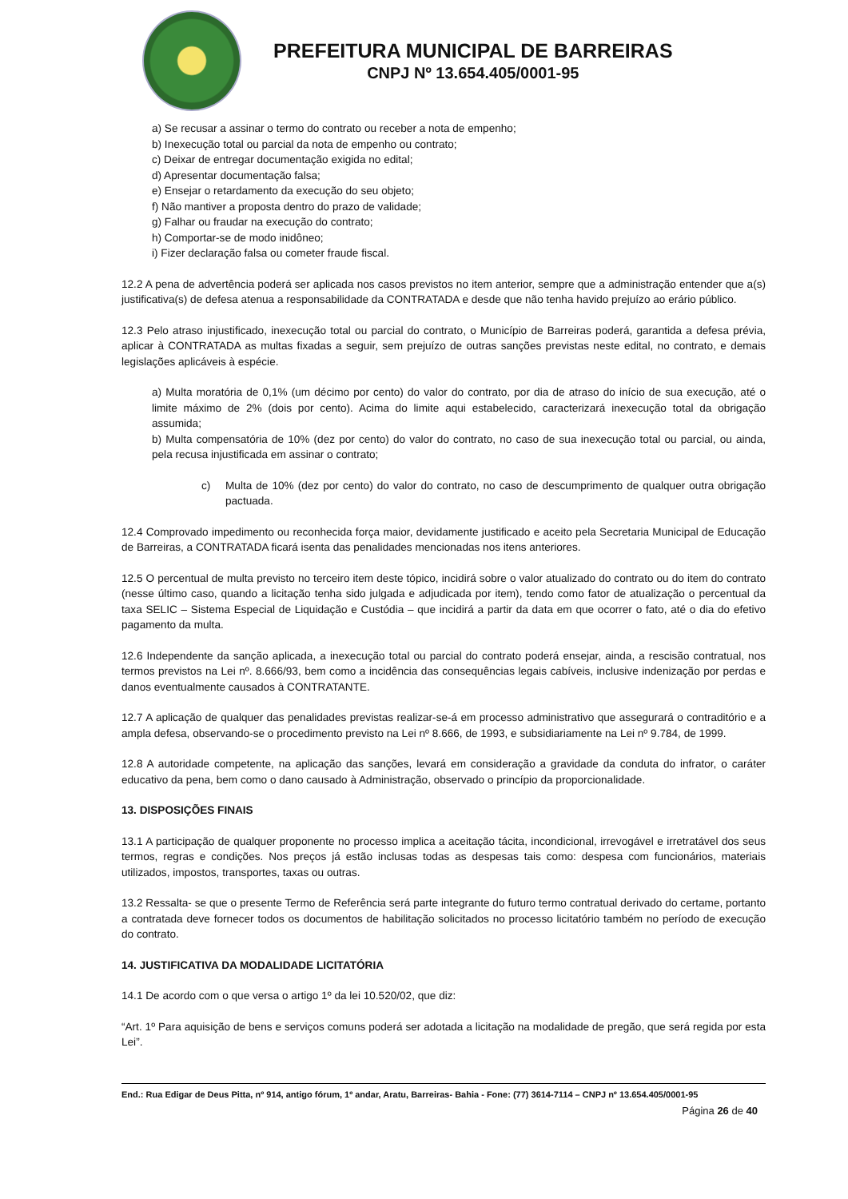PREFEITURA MUNICIPAL DE BARREIRAS
CNPJ Nº 13.654.405/0001-95
a) Se recusar a assinar o termo do contrato ou receber a nota de empenho;
b) Inexecução total ou parcial da nota de empenho ou contrato;
c) Deixar de entregar documentação exigida no edital;
d) Apresentar documentação falsa;
e) Ensejar o retardamento da execução do seu objeto;
f) Não mantiver a proposta dentro do prazo de validade;
g) Falhar ou fraudar na execução do contrato;
h) Comportar-se de modo inidôneo;
i) Fizer declaração falsa ou cometer fraude fiscal.
12.2 A pena de advertência poderá ser aplicada nos casos previstos no item anterior, sempre que a administração entender que a(s) justificativa(s) de defesa atenua a responsabilidade da CONTRATADA e desde que não tenha havido prejuízo ao erário público.
12.3 Pelo atraso injustificado, inexecução total ou parcial do contrato, o Município de Barreiras poderá, garantida a defesa prévia, aplicar à CONTRATADA as multas fixadas a seguir, sem prejuízo de outras sanções previstas neste edital, no contrato, e demais legislações aplicáveis à espécie.
a) Multa moratória de 0,1% (um décimo por cento) do valor do contrato, por dia de atraso do início de sua execução, até o limite máximo de 2% (dois por cento). Acima do limite aqui estabelecido, caracterizará inexecução total da obrigação assumida;
b) Multa compensatória de 10% (dez por cento) do valor do contrato, no caso de sua inexecução total ou parcial, ou ainda, pela recusa injustificada em assinar o contrato;
c) Multa de 10% (dez por cento) do valor do contrato, no caso de descumprimento de qualquer outra obrigação pactuada.
12.4 Comprovado impedimento ou reconhecida força maior, devidamente justificado e aceito pela Secretaria Municipal de Educação de Barreiras, a CONTRATADA ficará isenta das penalidades mencionadas nos itens anteriores.
12.5 O percentual de multa previsto no terceiro item deste tópico, incidirá sobre o valor atualizado do contrato ou do item do contrato (nesse último caso, quando a licitação tenha sido julgada e adjudicada por item), tendo como fator de atualização o percentual da taxa SELIC – Sistema Especial de Liquidação e Custódia – que incidirá a partir da data em que ocorrer o fato, até o dia do efetivo pagamento da multa.
12.6 Independente da sanção aplicada, a inexecução total ou parcial do contrato poderá ensejar, ainda, a rescisão contratual, nos termos previstos na Lei nº. 8.666/93, bem como a incidência das consequências legais cabíveis, inclusive indenização por perdas e danos eventualmente causados à CONTRATANTE.
12.7 A aplicação de qualquer das penalidades previstas realizar-se-á em processo administrativo que assegurará o contraditório e a ampla defesa, observando-se o procedimento previsto na Lei nº 8.666, de 1993, e subsidiariamente na Lei nº 9.784, de 1999.
12.8 A autoridade competente, na aplicação das sanções, levará em consideração a gravidade da conduta do infrator, o caráter educativo da pena, bem como o dano causado à Administração, observado o princípio da proporcionalidade.
13. DISPOSIÇÕES FINAIS
13.1 A participação de qualquer proponente no processo implica a aceitação tácita, incondicional, irrevogável e irretratável dos seus termos, regras e condições. Nos preços já estão inclusas todas as despesas tais como: despesa com funcionários, materiais utilizados, impostos, transportes, taxas ou outras.
13.2 Ressalta- se que o presente Termo de Referência será parte integrante do futuro termo contratual derivado do certame, portanto a contratada deve fornecer todos os documentos de habilitação solicitados no processo licitatório também no período de execução do contrato.
14. JUSTIFICATIVA DA MODALIDADE LICITATÓRIA
14.1 De acordo com o que versa o artigo 1º da lei 10.520/02, que diz:
“Art. 1º Para aquisição de bens e serviços comuns poderá ser adotada a licitação na modalidade de pregão, que será regida por esta Lei”.
End.: Rua Edigar de Deus Pitta, nº 914, antigo fórum, 1º andar, Aratu, Barreiras- Bahia - Fone: (77) 3614-7114 – CNPJ nº 13.654.405/0001-95
Página 26 de 40